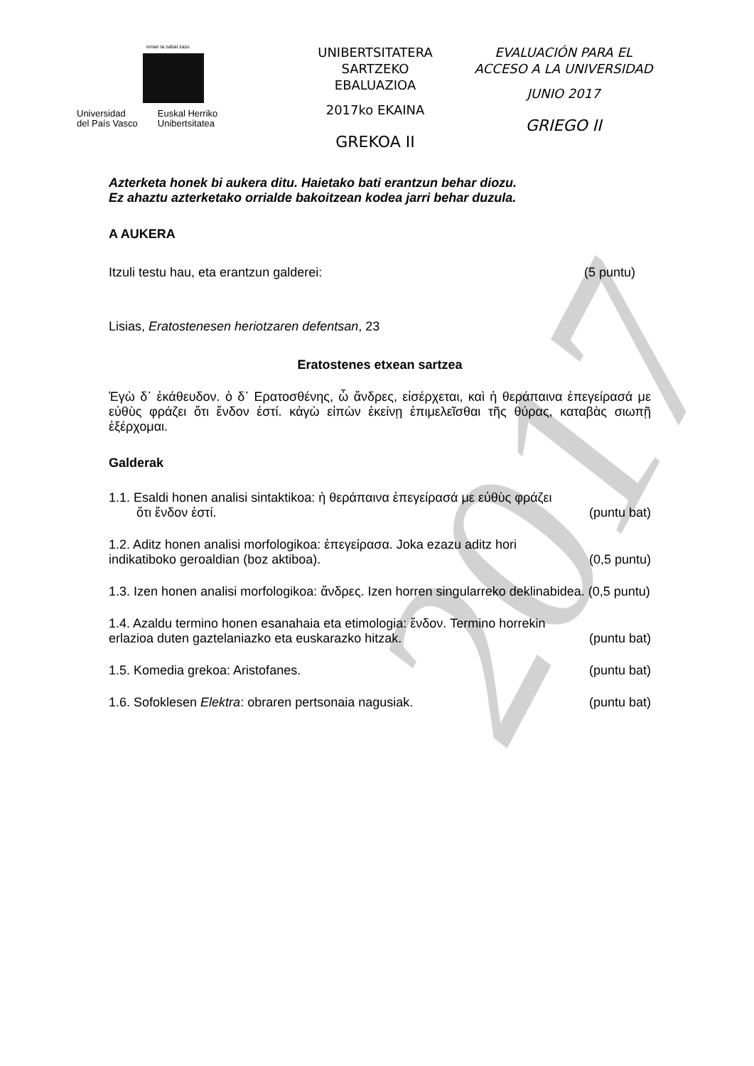2017
eman ta zabal zazu
Universidad
del País Vasco
Euskal Herriko
Unibertsitatea
UNIBERTSITATERA SARTZEKO
EBALUAZIOA
2017ko EKAINA
GREKOA II
EVALUACIÓN PARA EL
ACCESO A LA UNIVERSIDAD
JUNIO 2017
GRIEGO II
Azterketa honek bi aukera ditu. Haietako bati erantzun behar diozu.
Ez ahaztu azterketako orrialde bakoitzean kodea jarri behar duzula.
A AUKERA
Itzuli testu hau, eta erantzun galderei: (5 puntu)
Lisias, Eratostenesen heriotzaren defentsan, 23
Eratostenes etxean sartzea
Ἐγὼ δ᾽ ἐκάθευδον. ὁ δ᾽ Ερατοσθένης, ὦ ἄνδρες, εἰσέρχεται, καὶ ἡ θεράπαινα ἐπεγείρασά με εὐθὺς φράζει ὅτι ἔνδον ἐστί. κἀγὼ εἰπὼν ἐκείνῃ ἐπιμελεῖσθαι τῆς θύρας, καταβὰς σιωπῇ ἐξέρχομαι.
Galderak
1.1. Esaldi honen analisi sintaktikoa: ἡ θεράπαινα ἐπεγείρασά με εὐθὺς φράζει
ὅτι ἔνδον ἐστί. (puntu bat)
1.2. Aditz honen analisi morfologikoa: ἐπεγείρασα. Joka ezazu aditz hori
indikatiboko geroaldian (boz aktiboa). (0,5 puntu)
1.3. Izen honen analisi morfologikoa: ἄνδρες. Izen horren singularreko deklinabidea. (0,5 puntu)
1.4. Azaldu termino honen esanahaia eta etimologia: ἔνδον. Termino horrekin
erlazioa duten gaztelaniazko eta euskarazko hitzak. (puntu bat)
1.5. Komedia grekoa: Aristofanes. (puntu bat)
1.6. Sofoklesen Elektra: obraren pertsonaia nagusiak. (puntu bat)